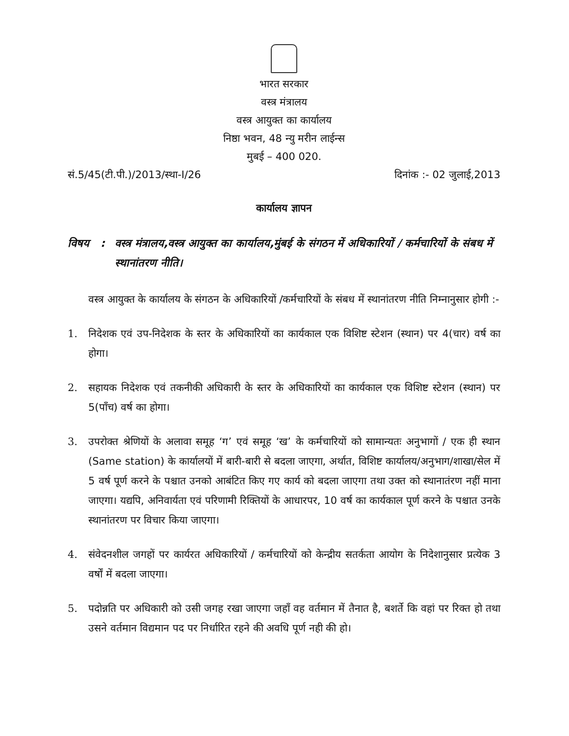भारत सरकार
वस्त्र मंत्रालय
वस्त्र आयुक्त का कार्यालय
निष्ठा भवन, 48 न्यु मरीन लाईन्स
मुबई – 400 020.
सं.5/45(टी.पी.)/2013/स्था-I/26 दिनांक :- 02 जुलाई,2013
कार्यालय ज्ञापन
विषय : वस्त्र मंत्रालय,वस्त्र आयुक्त का कार्यालय,मुंबई के संगठन में अधिकारियों / कर्मचारियों के संबध में स्थानांतरण नीति।
  वस्त्र आयुक्त के कार्यालय के संगठन के अधिकारियों /कर्मचारियों के संबध में स्थानांतरण नीति निम्नानुसार होगी :-
1. निदेशक एवं उप-निदेशक के स्तर के अधिकारियों का कार्यकाल एक विशिष्ट स्टेशन (स्थान) पर 4(चार) वर्ष का होगा।
2. सहायक निदेशक एवं तकनीकी अधिकारी के स्तर के अधिकारियों का कार्यकाल एक विशिष्ट स्टेशन (स्थान) पर 5(पाँच) वर्ष का होगा।
3. उपरोक्त श्रेणियों के अलावा समूह ‘ग’ एवं समूह ‘ख’ के कर्मचारियों को सामान्यतः अनुभागों / एक ही स्थान (Same station) के कार्यालयों में बारी-बारी से बदला जाएगा, अर्थात, विशिष्ट कार्यालय/अनुभाग/शाखा/सेल में 5 वर्ष पूर्ण करने के पश्चात उनको आबंटित किए गए कार्य को बदला जाएगा तथा उक्त को स्थानातंरण नहीं माना जाएगा। यद्यपि, अनिवार्यता एवं परिणामी रिक्तियों के आधारपर, 10 वर्ष का कार्यकाल पूर्ण करने के पश्चात उनके स्थानांतरण पर विचार किया जाएगा।
4. संवेदनशील जगहों पर कार्यरत अधिकारियों / कर्मचारियों को केन्द्रीय सतर्कता आयोग के निदेशानुसार प्रत्येक 3 वर्षों में बदला जाएगा।
5. पदोन्नति पर अधिकारी को उसी जगह रखा जाएगा जहाँ वह वर्तमान में तैनात है, बशर्ते कि वहां पर रिक्त हो तथा उसने वर्तमान विद्यमान पद पर निर्धारित रहने की अवधि पूर्ण नही की हो।